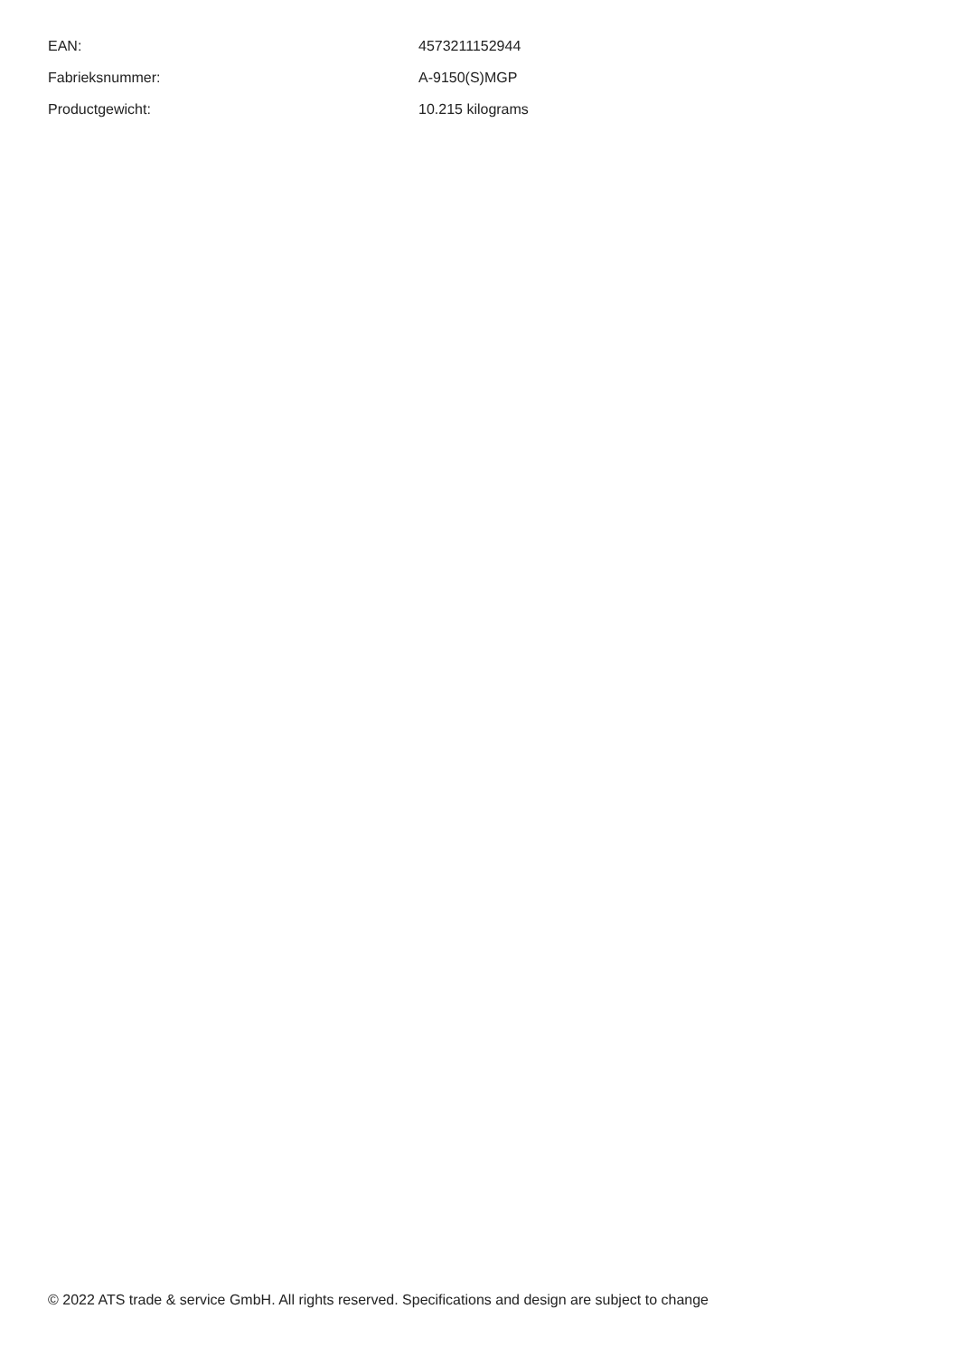| EAN: | 4573211152944 |
| Fabrieksnummer: | A-9150(S)MGP |
| Productgewicht: | 10.215 kilograms |
© 2022 ATS trade & service GmbH. All rights reserved. Specifications and design are subject to change